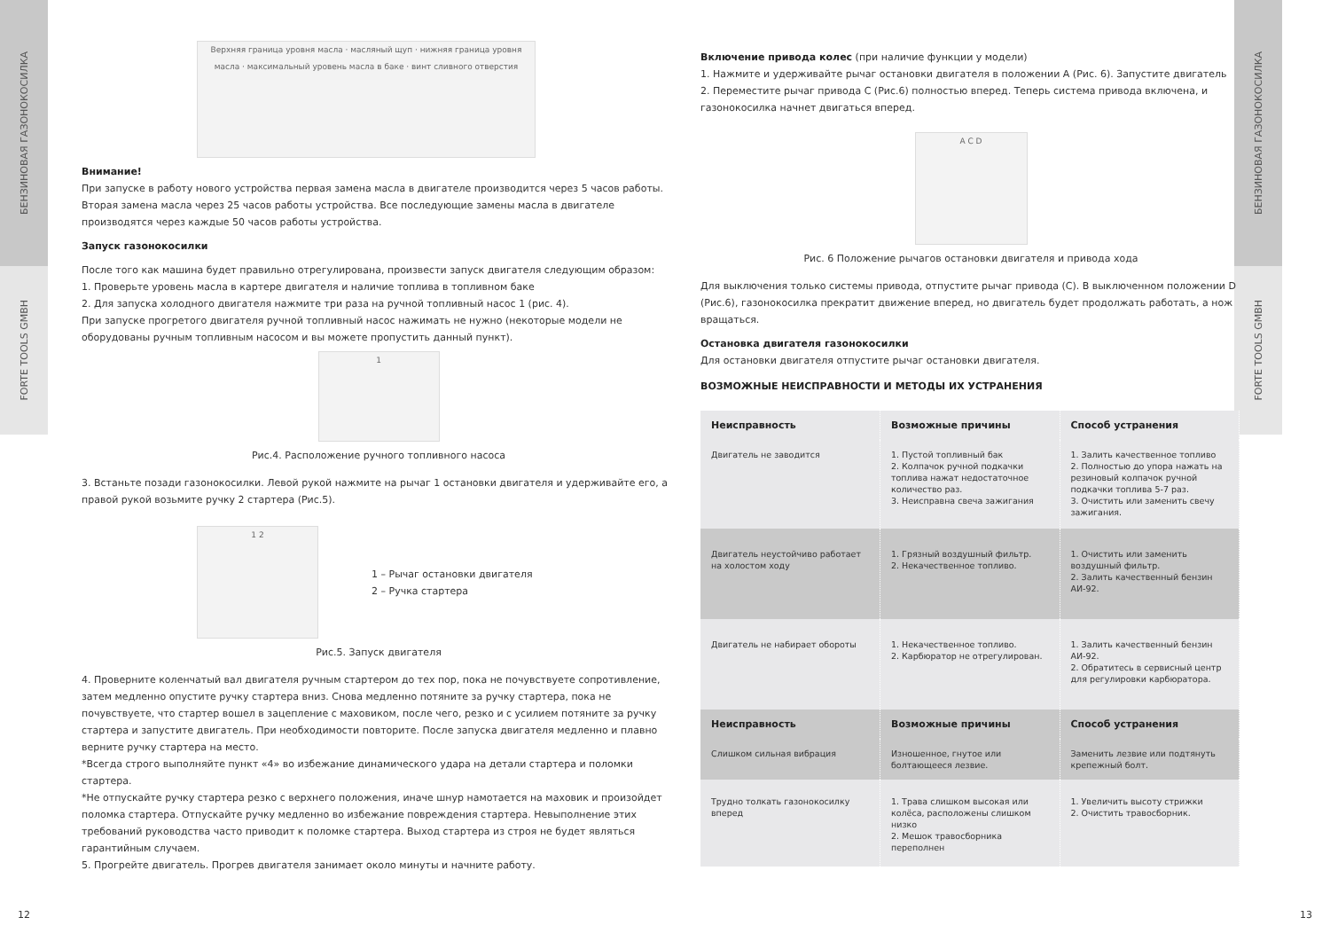БЕНЗИНОВАЯ ГАЗОНОКОСИЛКА
FORTE TOOLS GMBH
БЕНЗИНОВАЯ ГАЗОНОКОСИЛКА
FORTE TOOLS GMBH
Верхняя граница уровня масла · масляный щуп · нижняя граница уровня масла · максимальный уровень масла в баке · винт сливного отверстия
Внимание!
При запуске в работу нового устройства первая замена масла в двигателе производится через 5 часов работы. Вторая замена масла через 25 часов работы устройства. Все последующие замены масла в двигателе производятся через каждые 50 часов работы устройства.
Запуск газонокосилки
После того как машина будет правильно отрегулирована, произвести запуск двигателя следующим образом:
1. Проверьте уровень масла в картере двигателя и наличие топлива в топливном баке
2. Для запуска холодного двигателя нажмите три раза на ручной топливный насос 1 (рис. 4).
При запуске прогретого двигателя ручной топливный насос нажимать не нужно (некоторые модели не оборудованы ручным топливным насосом и вы можете пропустить данный пункт).
1
Рис.4. Расположение ручного топливного насоса
3. Встаньте позади газонокосилки. Левой рукой нажмите на рычаг 1 остановки двигателя и удерживайте его, а правой рукой возьмите ручку 2 стартера (Рис.5).
1 2
1 – Рычаг остановки двигателя
2 – Ручка стартера
Рис.5. Запуск двигателя
4. Проверните коленчатый вал двигателя ручным стартером до тех пор, пока не почувствуете сопротивление, затем медленно опустите ручку стартера вниз. Снова медленно потяните за ручку стартера, пока не почувствуете, что стартер вошел в зацепление с маховиком, после чего, резко и с усилием потяните за ручку стартера и запустите двигатель. При необходимости повторите. После запуска двигателя медленно и плавно верните ручку стартера на место.
*Всегда строго выполняйте пункт «4» во избежание динамического удара на детали стартера и поломки стартера.
*Не отпускайте ручку стартера резко с верхнего положения, иначе шнур намотается на маховик и произойдет поломка стартера. Отпускайте ручку медленно во избежание повреждения стартера. Невыполнение этих требований руководства часто приводит к поломке стартера. Выход стартера из строя не будет являться гарантийным случаем.
5. Прогрейте двигатель. Прогрев двигателя занимает около минуты и начните работу.
Включение привода колес (при наличие функции у модели)
1. Нажмите и удерживайте рычаг остановки двигателя в положении А (Рис. 6). Запустите двигатель
2. Переместите рычаг привода С (Рис.6) полностью вперед. Теперь система привода включена, и газонокосилка начнет двигаться вперед.
A C D
Рис. 6 Положение рычагов остановки двигателя и привода хода
Для выключения только системы привода, отпустите рычаг привода (С). В выключенном положении D (Рис.6), газонокосилка прекратит движение вперед, но двигатель будет продолжать работать, а нож вращаться.
Остановка двигателя газонокосилки
Для остановки двигателя отпустите рычаг остановки двигателя.
ВОЗМОЖНЫЕ НЕИСПРАВНОСТИ И МЕТОДЫ ИХ УСТРАНЕНИЯ
| Неисправность | Возможные причины | Способ устранения |
| --- | --- | --- |
| Двигатель не заводится | 1. Пустой топливный бак 2. Колпачок ручной подкачки топлива нажат недостаточное количество раз. 3. Неисправна свеча зажигания | 1. Залить качественное топливо 2. Полностью до упора нажать на резиновый колпачок ручной подкачки топлива 5-7 раз. 3. Очистить или заменить свечу зажигания. |
| Двигатель неустойчиво работает на холостом ходу | 1. Грязный воздушный фильтр. 2. Некачественное топливо. | 1. Очистить или заменить воздушный фильтр. 2. Залить качественный бензин АИ-92. |
| Двигатель не набирает обороты | 1. Некачественное топливо. 2. Карбюратор не отрегулирован. | 1. Залить качественный бензин АИ-92. 2. Обратитесь в сервисный центр для регулировки карбюратора. |
| Неисправность | Возможные причины | Способ устранения |
| Слишком сильная вибрация | Изношенное, гнутое или болтающееся лезвие. | Заменить лезвие или подтянуть крепежный болт. |
| Трудно толкать газонокосилку вперед | 1. Трава слишком высокая или колёса, расположены слишком низко 2. Мешок травосборника переполнен | 1. Увеличить высоту стрижки 2. Очистить травосборник. |
12 13